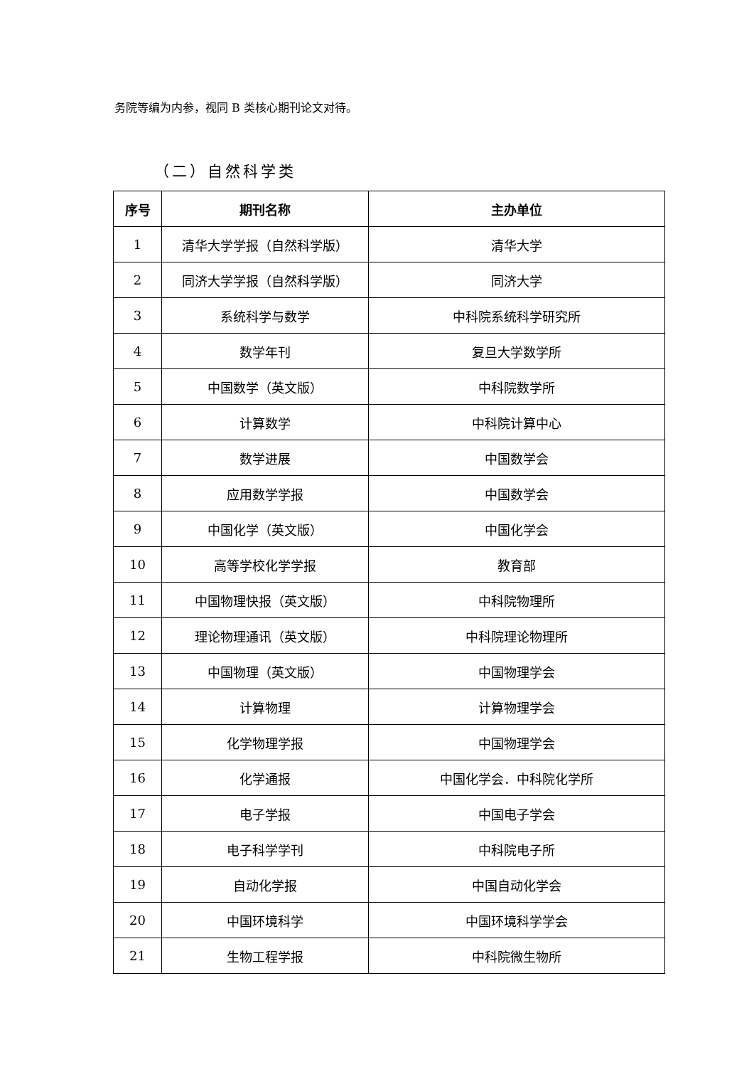务院等编为内参，视同 B 类核心期刊论文对待。
（二）自然科学类
| 序号 | 期刊名称 | 主办单位 |
| --- | --- | --- |
| 1 | 清华大学学报（自然科学版） | 清华大学 |
| 2 | 同济大学学报（自然科学版） | 同济大学 |
| 3 | 系统科学与数学 | 中科院系统科学研究所 |
| 4 | 数学年刊 | 复旦大学数学所 |
| 5 | 中国数学（英文版） | 中科院数学所 |
| 6 | 计算数学 | 中科院计算中心 |
| 7 | 数学进展 | 中国数学会 |
| 8 | 应用数学学报 | 中国数学会 |
| 9 | 中国化学（英文版） | 中国化学会 |
| 10 | 高等学校化学学报 | 教育部 |
| 11 | 中国物理快报（英文版） | 中科院物理所 |
| 12 | 理论物理通讯（英文版） | 中科院理论物理所 |
| 13 | 中国物理（英文版） | 中国物理学会 |
| 14 | 计算物理 | 计算物理学会 |
| 15 | 化学物理学报 | 中国物理学会 |
| 16 | 化学通报 | 中国化学会．中科院化学所 |
| 17 | 电子学报 | 中国电子学会 |
| 18 | 电子科学学刊 | 中科院电子所 |
| 19 | 自动化学报 | 中国自动化学会 |
| 20 | 中国环境科学 | 中国环境科学学会 |
| 21 | 生物工程学报 | 中科院微生物所 |